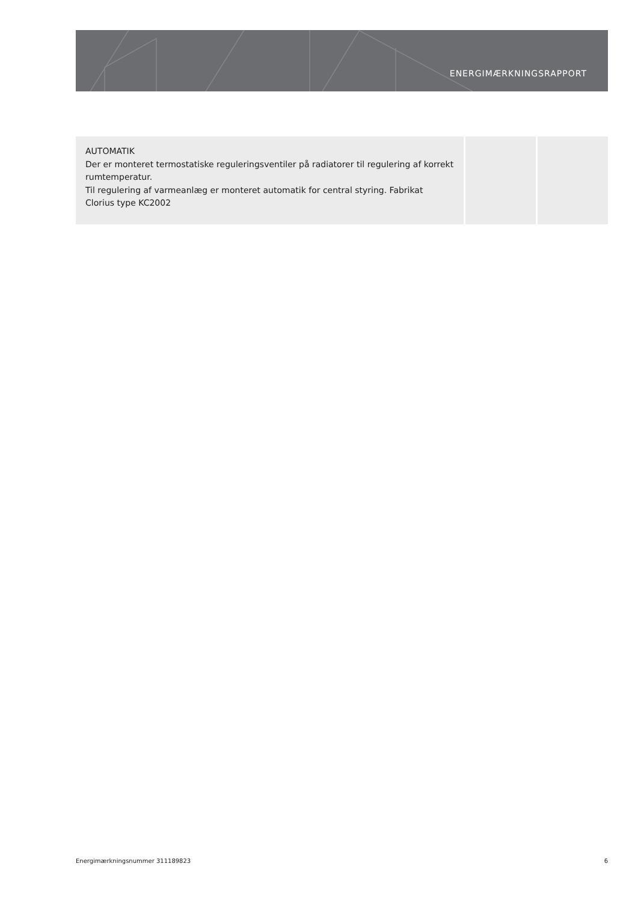ENERGIMÆRKNINGSRAPPORT
| AUTOMATIK Der er monteret termostatiske reguleringsventiler på radiatorer til regulering af korrekt rumtemperatur. Til regulering af varmeanlæg er monteret automatik for central styring. Fabrikat Clorius type KC2002 | | |
Energimærkningsnummer 311189823 6